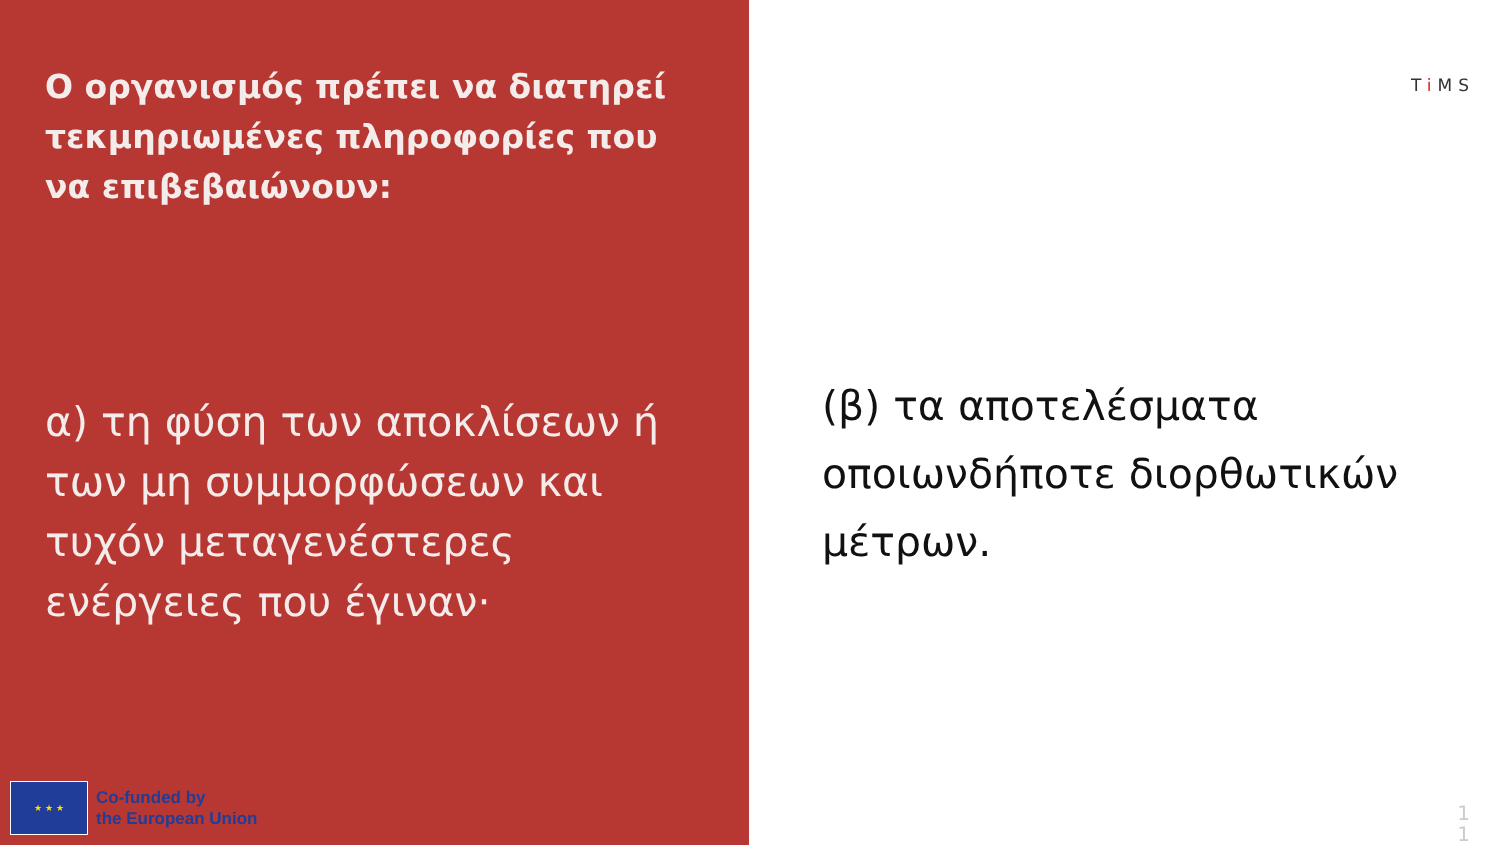Ο οργανισμός πρέπει να διατηρεί τεκμηριωμένες πληροφορίες που να επιβεβαιώνουν:
α) τη φύση των αποκλίσεων ή των μη συμμορφώσεων και τυχόν μεταγενέστερες ενέργειες που έγιναν·
★ ★ ★
Co-funded by
the European Union
Ti MS
(β) τα αποτελέσματα οποιωνδήποτε διορθωτικών μέτρων.
1
1